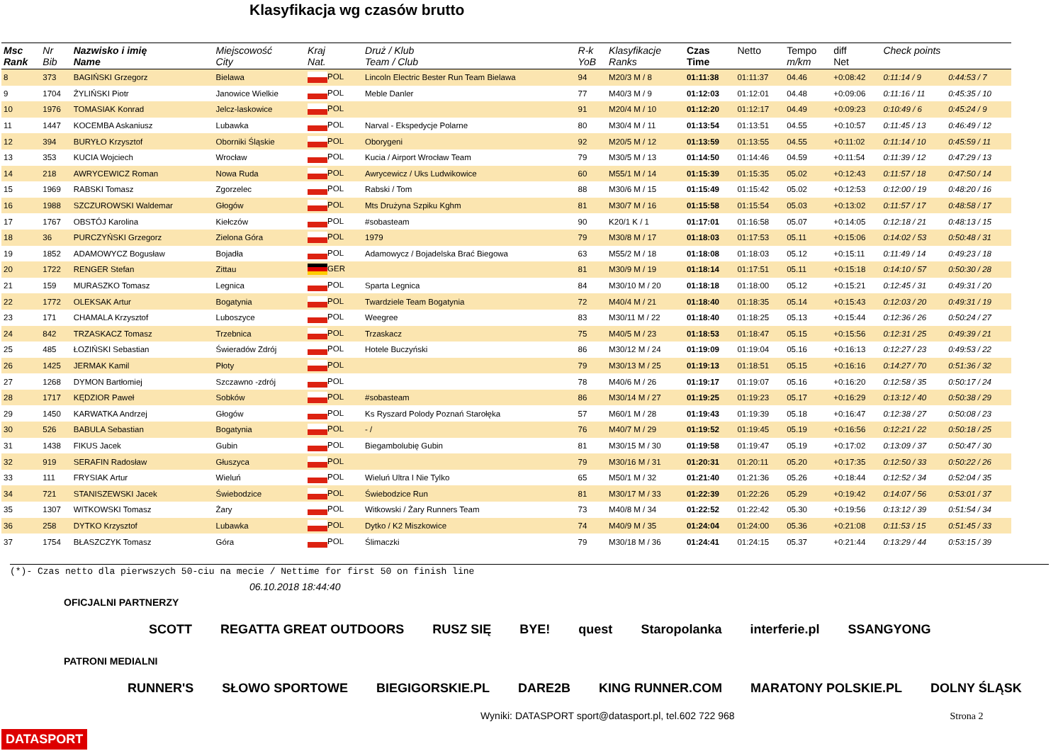Klasyfikacja wg czasów brutto
| Msc Rank | Nr Bib | Nazwisko i imię Name | Miejscowość City | Kraj Nat. | Druż / Klub Team / Club | R-k YoB | Klasyfikacje Ranks | Czas Time | Netto | Tempo m/km | diff Net | Check points | |
| --- | --- | --- | --- | --- | --- | --- | --- | --- | --- | --- | --- | --- | --- |
| 8 | 373 | BAGIŃSKI Grzegorz | Bielawa | POL | Lincoln Electric Bester Run Team Bielawa | 94 | M20/3 M / 8 | 01:11:38 | 01:11:37 | 04.46 | +0:08:42 | 0:11:14 / 9 | 0:44:53 / 7 |
| 9 | 1704 | ŻYLIŃSKI Piotr | Janowice Wielkie | POL | Meble Danler | 77 | M40/3 M / 9 | 01:12:03 | 01:12:01 | 04.48 | +0:09:06 | 0:11:16 / 11 | 0:45:35 / 10 |
| 10 | 1976 | TOMASIAK Konrad | Jelcz-laskowice | POL | | 91 | M20/4 M / 10 | 01:12:20 | 01:12:17 | 04.49 | +0:09:23 | 0:10:49 / 6 | 0:45:24 / 9 |
| 11 | 1447 | KOCEMBA Askaniusz | Lubawka | POL | Narval - Ekspedycje Polarne | 80 | M30/4 M / 11 | 01:13:54 | 01:13:51 | 04.55 | +0:10:57 | 0:11:45 / 13 | 0:46:49 / 12 |
| 12 | 394 | BURYŁO Krzysztof | Oborniki Śląskie | POL | Oborygeni | 92 | M20/5 M / 12 | 01:13:59 | 01:13:55 | 04.55 | +0:11:02 | 0:11:14 / 10 | 0:45:59 / 11 |
| 13 | 353 | KUCIA Wojciech | Wrocław | POL | Kucia / Airport Wrocław Team | 79 | M30/5 M / 13 | 01:14:50 | 01:14:46 | 04.59 | +0:11:54 | 0:11:39 / 12 | 0:47:29 / 13 |
| 14 | 218 | AWRYCEWICZ Roman | Nowa Ruda | POL | Awrycewicz / Uks Ludwikowice | 60 | M55/1 M / 14 | 01:15:39 | 01:15:35 | 05.02 | +0:12:43 | 0:11:57 / 18 | 0:47:50 / 14 |
| 15 | 1969 | RABSKI Tomasz | Zgorzelec | POL | Rabski / Tom | 88 | M30/6 M / 15 | 01:15:49 | 01:15:42 | 05.02 | +0:12:53 | 0:12:00 / 19 | 0:48:20 / 16 |
| 16 | 1988 | SZCZUROWSKI Waldemar | Głogów | POL | Mts Drużyna Szpiku Kghm | 81 | M30/7 M / 16 | 01:15:58 | 01:15:54 | 05.03 | +0:13:02 | 0:11:57 / 17 | 0:48:58 / 17 |
| 17 | 1767 | OBSTÓJ Karolina | Kiełczów | POL | #sobasteam | 90 | K20/1 K / 1 | 01:17:01 | 01:16:58 | 05.07 | +0:14:05 | 0:12:18 / 21 | 0:48:13 / 15 |
| 18 | 36 | PURCZYŃSKI Grzegorz | Zielona Góra | POL | 1979 | 79 | M30/8 M / 17 | 01:18:03 | 01:17:53 | 05.11 | +0:15:06 | 0:14:02 / 53 | 0:50:48 / 31 |
| 19 | 1852 | ADAMOWYCZ Bogusław | Bojadła | POL | Adamowycz / Bojadelska Brać Biegowa | 63 | M55/2 M / 18 | 01:18:08 | 01:18:03 | 05.12 | +0:15:11 | 0:11:49 / 14 | 0:49:23 / 18 |
| 20 | 1722 | RENGER Stefan | Zittau | GER | | 81 | M30/9 M / 19 | 01:18:14 | 01:17:51 | 05.11 | +0:15:18 | 0:14:10 / 57 | 0:50:30 / 28 |
| 21 | 159 | MURASZKO Tomasz | Legnica | POL | Sparta Legnica | 84 | M30/10 M / 20 | 01:18:18 | 01:18:00 | 05.12 | +0:15:21 | 0:12:45 / 31 | 0:49:31 / 20 |
| 22 | 1772 | OLEKSAK Artur | Bogatynia | POL | Twardziele Team Bogatynia | 72 | M40/4 M / 21 | 01:18:40 | 01:18:35 | 05.14 | +0:15:43 | 0:12:03 / 20 | 0:49:31 / 19 |
| 23 | 171 | CHAMALA Krzysztof | Luboszyce | POL | Weegree | 83 | M30/11 M / 22 | 01:18:40 | 01:18:25 | 05.13 | +0:15:44 | 0:12:36 / 26 | 0:50:24 / 27 |
| 24 | 842 | TRZASKACZ Tomasz | Trzebnica | POL | Trzaskacz | 75 | M40/5 M / 23 | 01:18:53 | 01:18:47 | 05.15 | +0:15:56 | 0:12:31 / 25 | 0:49:39 / 21 |
| 25 | 485 | ŁOZIŃSKI Sebastian | Świeradów Zdrój | POL | Hotele Buczyński | 86 | M30/12 M / 24 | 01:19:09 | 01:19:04 | 05.16 | +0:16:13 | 0:12:27 / 23 | 0:49:53 / 22 |
| 26 | 1425 | JERMAK Kamil | Płoty | POL | | 79 | M30/13 M / 25 | 01:19:13 | 01:18:51 | 05.15 | +0:16:16 | 0:14:27 / 70 | 0:51:36 / 32 |
| 27 | 1268 | DYMON Bartłomiej | Szczawno -zdrój | POL | | 78 | M40/6 M / 26 | 01:19:17 | 01:19:07 | 05.16 | +0:16:20 | 0:12:58 / 35 | 0:50:17 / 24 |
| 28 | 1717 | KĘDZIOR Paweł | Sobków | POL | #sobasteam | 86 | M30/14 M / 27 | 01:19:25 | 01:19:23 | 05.17 | +0:16:29 | 0:13:12 / 40 | 0:50:38 / 29 |
| 29 | 1450 | KARWATKA Andrzej | Głogów | POL | Ks Ryszard Polody Poznań Starołęka | 57 | M60/1 M / 28 | 01:19:43 | 01:19:39 | 05.18 | +0:16:47 | 0:12:38 / 27 | 0:50:08 / 23 |
| 30 | 526 | BABULA Sebastian | Bogatynia | POL | - / | 76 | M40/7 M / 29 | 01:19:52 | 01:19:45 | 05.19 | +0:16:56 | 0:12:21 / 22 | 0:50:18 / 25 |
| 31 | 1438 | FIKUS Jacek | Gubin | POL | Biegambolubię Gubin | 81 | M30/15 M / 30 | 01:19:58 | 01:19:47 | 05.19 | +0:17:02 | 0:13:09 / 37 | 0:50:47 / 30 |
| 32 | 919 | SERAFIN Radosław | Głuszyca | POL | | 79 | M30/16 M / 31 | 01:20:31 | 01:20:11 | 05.20 | +0:17:35 | 0:12:50 / 33 | 0:50:22 / 26 |
| 33 | 111 | FRYSIAK Artur | Wieluń | POL | Wieluń Ultra I Nie Tylko | 65 | M50/1 M / 32 | 01:21:40 | 01:21:36 | 05.26 | +0:18:44 | 0:12:52 / 34 | 0:52:04 / 35 |
| 34 | 721 | STANISZEWSKI Jacek | Świebodzice | POL | Świebodzice Run | 81 | M30/17 M / 33 | 01:22:39 | 01:22:26 | 05.29 | +0:19:42 | 0:14:07 / 56 | 0:53:01 / 37 |
| 35 | 1307 | WITKOWSKI Tomasz | Żary | POL | Witkowski / Żary Runners Team | 73 | M40/8 M / 34 | 01:22:52 | 01:22:42 | 05.30 | +0:19:56 | 0:13:12 / 39 | 0:51:54 / 34 |
| 36 | 258 | DYTKO Krzysztof | Lubawka | POL | Dytko / K2 Miszkowice | 74 | M40/9 M / 35 | 01:24:04 | 01:24:00 | 05.36 | +0:21:08 | 0:11:53 / 15 | 0:51:45 / 33 |
| 37 | 1754 | BŁASZCZYK Tomasz | Góra | POL | Ślimaczki | 79 | M30/18 M / 36 | 01:24:41 | 01:24:15 | 05.37 | +0:21:44 | 0:13:29 / 44 | 0:53:15 / 39 |
(*)- Czas netto dla pierwszych 50-ciu na mecie / Nettime for first 50 on finish line
06.10.2018 18:44:40
OFICJALNI PARTNERZY
SCOTT REGATTA GREAT OUTDOORS RUSZ SIĘ BYE! quest Staropolanka interferie.pl SSANGYONG
PATRONI MEDIALNI
RUNNER'S SŁOWO SPORTOWE BIEGIGORSKIE.PL DARE2B KING RUNNER.COM MARATONY POLSKIE.PL DOLNY ŚLĄSK
Wyniki: DATASPORT sport@datasport.pl, tel.602 722 968 Strona 2
DATASPORT